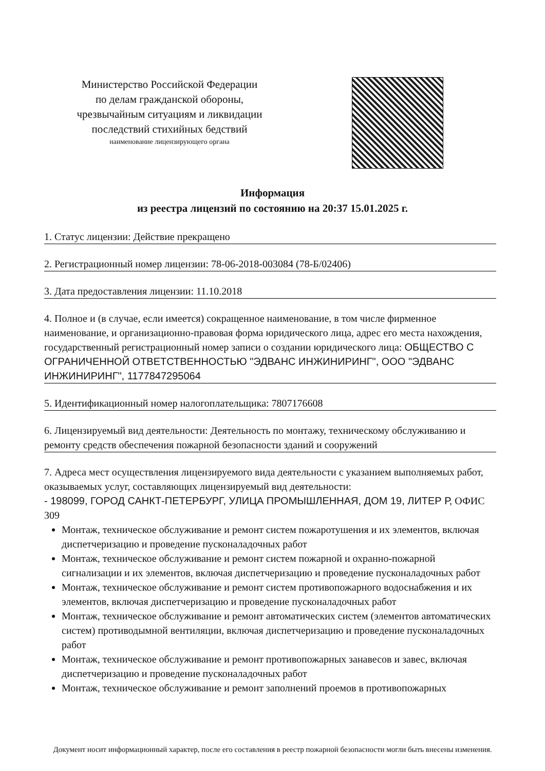Министерство Российской Федерации
по делам гражданской обороны,
чрезвычайным ситуациям и ликвидации
последствий стихийных бедствий
наименование лицензирующего органа
Информация
из реестра лицензий по состоянию на 20:37 15.01.2025 г.
1. Статус лицензии: Действие прекращено
2. Регистрационный номер лицензии: 78-06-2018-003084 (78-Б/02406)
3. Дата предоставления лицензии: 11.10.2018
4. Полное и (в случае, если имеется) сокращенное наименование, в том числе фирменное наименование, и организационно-правовая форма юридического лица, адрес его места нахождения, государственный регистрационный номер записи о создании юридического лица: ОБЩЕСТВО С ОГРАНИЧЕННОЙ ОТВЕТСТВЕННОСТЬЮ "ЭДВАНС ИНЖИНИРИНГ", ООО "ЭДВАНС ИНЖИНИРИНГ", 1177847295064
5. Идентификационный номер налогоплательщика: 7807176608
6. Лицензируемый вид деятельности: Деятельность по монтажу, техническому обслуживанию и ремонту средств обеспечения пожарной безопасности зданий и сооружений
7. Адреса мест осуществления лицензируемого вида деятельности с указанием выполняемых работ, оказываемых услуг, составляющих лицензируемый вид деятельности:
- 198099, ГОРОД САНКТ-ПЕТЕРБУРГ, УЛИЦА ПРОМЫШЛЕННАЯ, ДОМ 19, ЛИТЕР Р, ОФИС 309
Монтаж, техническое обслуживание и ремонт систем пожаротушения и их элементов, включая диспетчеризацию и проведение пусконаладочных работ
Монтаж, техническое обслуживание и ремонт систем пожарной и охранно-пожарной сигнализации и их элементов, включая диспетчеризацию и проведение пусконаладочных работ
Монтаж, техническое обслуживание и ремонт систем противопожарного водоснабжения и их элементов, включая диспетчеризацию и проведение пусконаладочных работ
Монтаж, техническое обслуживание и ремонт автоматических систем (элементов автоматических систем) противодымной вентиляции, включая диспетчеризацию и проведение пусконаладочных работ
Монтаж, техническое обслуживание и ремонт противопожарных занавесов и завес, включая диспетчеризацию и проведение пусконаладочных работ
Монтаж, техническое обслуживание и ремонт заполнений проемов в противопожарных
Документ носит информационный характер, после его составления в реестр пожарной безопасности могли быть внесены изменения.